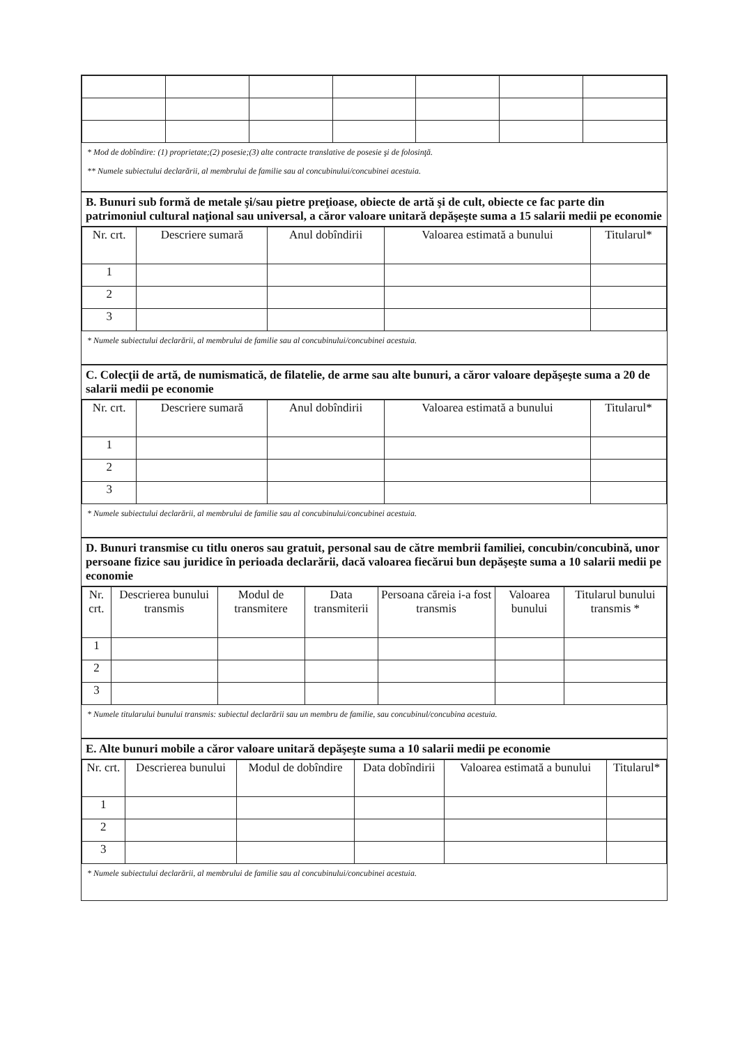* Mod de dobîndire: (1) proprietate;(2) posesie;(3) alte contracte translative de posesie şi de folosinţă.
** Numele subiectului declarării, al membrului de familie sau al concubinului/concubinei acestuia.
B. Bunuri sub formă de metale şi/sau pietre preţioase, obiecte de artă şi de cult, obiecte ce fac parte din patrimoniul cultural naţional sau universal, a căror valoare unitară depăşeşte suma a 15 salarii medii pe economie
| Nr. crt. | Descriere sumară | Anul dobîndirii | Valoarea estimată a bunului | Titularul* |
| --- | --- | --- | --- | --- |
| 1 | | | | |
| 2 | | | | |
| 3 | | | | |
* Numele subiectului declarării, al membrului de familie sau al concubinului/concubinei acestuia.
C. Colecţii de artă, de numismatică, de filatelie, de arme sau alte bunuri, a căror valoare depăşeşte suma a 20 de salarii medii pe economie
| Nr. crt. | Descriere sumară | Anul dobîndirii | Valoarea estimată a bunului | Titularul* |
| --- | --- | --- | --- | --- |
| 1 | | | | |
| 2 | | | | |
| 3 | | | | |
* Numele subiectului declarării, al membrului de familie sau al concubinului/concubinei acestuia.
D. Bunuri transmise cu titlu oneros sau gratuit, personal sau de către membrii familiei, concubin/concubină, unor persoane fizice sau juridice în perioada declarării, dacă valoarea fiecărui bun depăşeşte suma a 10 salarii medii pe economie
| Nr. crt. | Descrierea bunului transmis | Modul de transmitere | Data transmiterii | Persoana căreia i-a fost transmis | Valoarea bunului | Titularul bunului transmis * |
| --- | --- | --- | --- | --- | --- | --- |
| 1 | | | | | | |
| 2 | | | | | | |
| 3 | | | | | | |
* Numele titularului bunului transmis: subiectul declarării sau un membru de familie, sau concubinul/concubina acestuia.
E. Alte bunuri mobile a căror valoare unitară depăşeşte suma a 10 salarii medii pe economie
| Nr. crt. | Descrierea bunului | Modul de dobîndire | Data dobîndirii | Valoarea estimată a bunului | Titularul* |
| --- | --- | --- | --- | --- | --- |
| 1 | | | | | |
| 2 | | | | | |
| 3 | | | | | |
* Numele subiectului declarării, al membrului de familie sau al concubinului/concubinei acestuia.